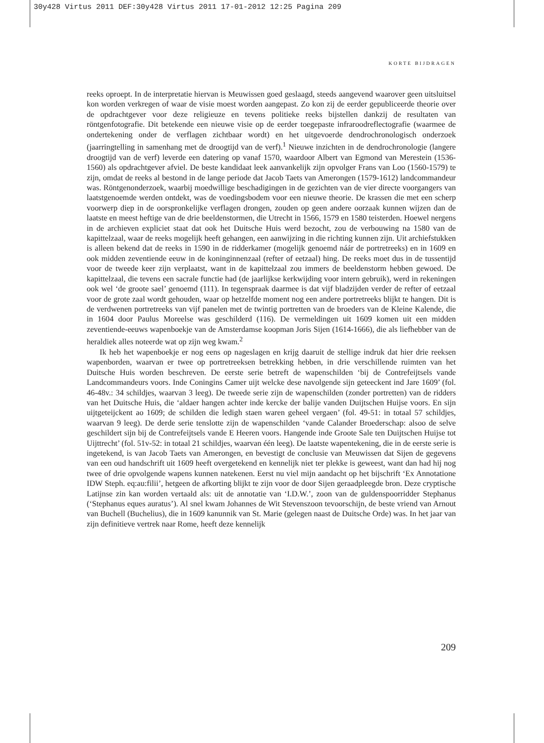30y428 Virtus 2011 DEF:30y428 Virtus 2011 17-01-2012 12:25 Pagina 209
KORTE BIJDRAGEN
reeks oproept. In de interpretatie hiervan is Meuwissen goed geslaagd, steeds aangevend waarover geen uitsluitsel kon worden verkregen of waar de visie moest worden aangepast. Zo kon zij de eerder gepubliceerde theorie over de opdrachtgever voor deze religieuze en tevens politieke reeks bijstellen dankzij de resultaten van röntgenfotografie. Dit betekende een nieuwe visie op de eerder toegepaste infraroodreflectografie (waarmee de ondertekening onder de verflagen zichtbaar wordt) en het uitgevoerde dendrochronologisch onderzoek (jaarringtelling in samenhang met de droogtijd van de verf).<sup>1</sup> Nieuwe inzichten in de dendrochronologie (langere droogtijd van de verf) leverde een datering op vanaf 1570, waardoor Albert van Egmond van Merestein (1536-1560) als opdrachtgever afviel. De beste kandidaat leek aanvankelijk zijn opvolger Frans van Loo (1560-1579) te zijn, omdat de reeks al bestond in de lange periode dat Jacob Taets van Amerongen (1579-1612) landcommandeur was. Röntgenonderzoek, waarbij moedwillige beschadigingen in de gezichten van de vier directe voorgangers van laatstgenoemde werden ontdekt, was de voedingsbodem voor een nieuwe theorie. De krassen die met een scherp voorwerp diep in de oorspronkelijke verflagen drongen, zouden op geen andere oorzaak kunnen wijzen dan de laatste en meest heftige van de drie beeldenstormen, die Utrecht in 1566, 1579 en 1580 teisterden. Hoewel nergens in de archieven expliciet staat dat ook het Duitsche Huis werd bezocht, zou de verbouwing na 1580 van de kapittelzaal, waar de reeks mogelijk heeft gehangen, een aanwijzing in die richting kunnen zijn. Uit archiefstukken is alleen bekend dat de reeks in 1590 in de ridderkamer (mogelijk genoemd náár de portretreeks) en in 1609 en ook midden zeventiende eeuw in de koninginnenzaal (refter of eetzaal) hing. De reeks moet dus in de tussentijd voor de tweede keer zijn verplaatst, want in de kapittelzaal zou immers de beeldenstorm hebben gewoed. De kapittelzaal, die tevens een sacrale functie had (de jaarlijkse kerkwijding voor intern gebruik), werd in rekeningen ook wel ‘de groote sael’ genoemd (111). In tegenspraak daarmee is dat vijf bladzijden verder de refter of eetzaal voor de grote zaal wordt gehouden, waar op hetzelfde moment nog een andere portretreeks blijkt te hangen. Dit is de verdwenen portretreeks van vijf panelen met de twintig portretten van de broeders van de Kleine Kalende, die in 1604 door Paulus Moreelse was geschilderd (116). De vermeldingen uit 1609 komen uit een midden zeventiende-eeuws wapenboekje van de Amsterdamse koopman Joris Sijen (1614-1666), die als liefhebber van de heraldiek alles noteerde wat op zijn weg kwam.<sup>2</sup>
Ik heb het wapenboekje er nog eens op nageslagen en krijg daaruit de stellige indruk dat hier drie reeksen wapenborden, waarvan er twee op portretreeksen betrekking hebben, in drie verschillende ruimten van het Duitsche Huis worden beschreven. De eerste serie betreft de wapenschilden ‘bij de Contrefeijtsels vande Landcommandeurs voors. Inde Coningins Camer uijt welcke dese navolgende sijn geteeckent ind Jare 1609’ (fol. 46-48v.: 34 schildjes, waarvan 3 leeg). De tweede serie zijn de wapenschilden (zonder portretten) van de ridders van het Duitsche Huis, die ‘aldaer hangen achter inde kercke der balije vanden Duijtschen Huijse voors. En sijn uijtgeteijckent ao 1609; de schilden die ledigh staen waren geheel vergaen’ (fol. 49-51: in totaal 57 schildjes, waarvan 9 leeg). De derde serie tenslotte zijn de wapenschilden ‘vande Calander Broederschap: alsoo de selve geschildert sijn bij de Contrefeijtsels vande E Heeren voors. Hangende inde Groote Sale ten Duijtschen Huijse tot Uijttrecht’ (fol. 51v-52: in totaal 21 schildjes, waarvan één leeg). De laatste wapentekening, die in de eerste serie is ingetekend, is van Jacob Taets van Amerongen, en bevestigt de conclusie van Meuwissen dat Sijen de gegevens van een oud handschrift uit 1609 heeft overgetekend en kennelijk niet ter plekke is geweest, want dan had hij nog twee of drie opvolgende wapens kunnen natekenen. Eerst nu viel mijn aandacht op het bijschrift ‘Ex Annotatione IDW Steph. eq:au:filii’, hetgeen de afkorting blijkt te zijn voor de door Sijen geraadpleegde bron. Deze cryptische Latijnse zin kan worden vertaald als: uit de annotatie van ‘I.D.W.’, zoon van de guldenspoorridder Stephanus (‘Stephanus eques auratus’). Al snel kwam Johannes de Wit Stevenszoon tevoorschijn, de beste vriend van Arnout van Buchell (Buchelius), die in 1609 kanunnik van St. Marie (gelegen naast de Duitsche Orde) was. In het jaar van zijn definitieve vertrek naar Rome, heeft deze kennelijk
209